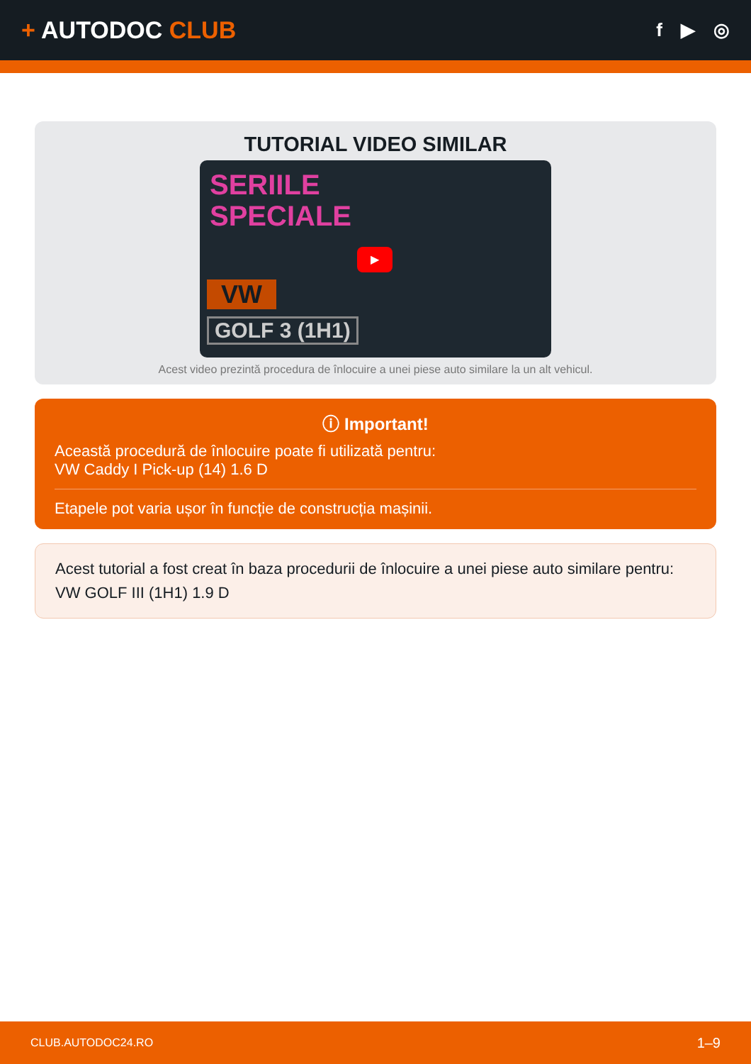+ AUTODOC CLUB
f ▶ ◎
TUTORIAL VIDEO SIMILAR
SERIILE
SPECIALE
VW
GOLF 3 (1H1)
▶
Acest video prezintă procedura de înlocuire a unei piese auto similare la un alt vehicul.
ⓘ Important!
Această procedură de înlocuire poate fi utilizată pentru:
VW Caddy I Pick-up (14) 1.6 D
Etapele pot varia ușor în funcție de construcția mașinii.
Acest tutorial a fost creat în baza procedurii de înlocuire a unei piese auto similare pentru: VW GOLF III (1H1) 1.9 D
CLUB.AUTODOC24.RO 1–9